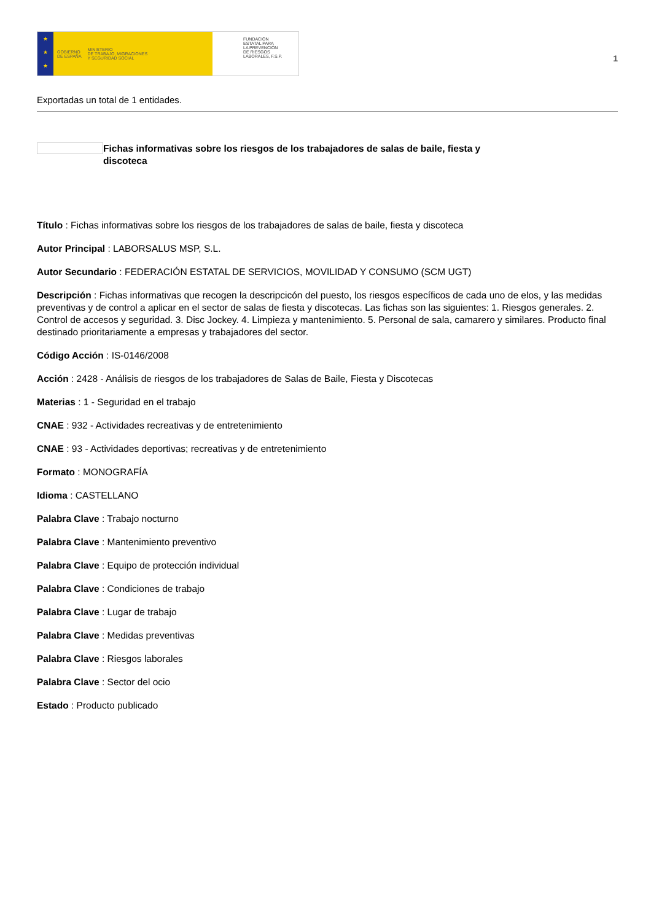★
★
★
GOBIERNO
DE ESPAÑA MINISTERIO
DE TRABAJO, MIGRACIONES
Y SEGURIDAD SOCIAL
FUNDACIÓN
ESTATAL PARA
LA PREVENCIÓN
DE RIESGOS
LABORALES, F.S.P.
1
Exportadas un total de 1 entidades.
Fichas informativas sobre los riesgos de los trabajadores de salas de baile, fiesta y discoteca
Título : Fichas informativas sobre los riesgos de los trabajadores de salas de baile, fiesta y discoteca
Autor Principal : LABORSALUS MSP, S.L.
Autor Secundario : FEDERACIÓN ESTATAL DE SERVICIOS, MOVILIDAD Y CONSUMO (SCM UGT)
Descripción : Fichas informativas que recogen la descripcicón del puesto, los riesgos específicos de cada uno de elos, y las medidas preventivas y de control a aplicar en el sector de salas de fiesta y discotecas. Las fichas son las siguientes: 1. Riesgos generales. 2. Control de accesos y seguridad. 3. Disc Jockey. 4. Limpieza y mantenimiento. 5. Personal de sala, camarero y similares. Producto final destinado prioritariamente a empresas y trabajadores del sector.
Código Acción : IS-0146/2008
Acción : 2428 - Análisis de riesgos de los trabajadores de Salas de Baile, Fiesta y Discotecas
Materias : 1 - Seguridad en el trabajo
CNAE : 932 - Actividades recreativas y de entretenimiento
CNAE : 93 - Actividades deportivas; recreativas y de entretenimiento
Formato : MONOGRAFÍA
Idioma : CASTELLANO
Palabra Clave : Trabajo nocturno
Palabra Clave : Mantenimiento preventivo
Palabra Clave : Equipo de protección individual
Palabra Clave : Condiciones de trabajo
Palabra Clave : Lugar de trabajo
Palabra Clave : Medidas preventivas
Palabra Clave : Riesgos laborales
Palabra Clave : Sector del ocio
Estado : Producto publicado